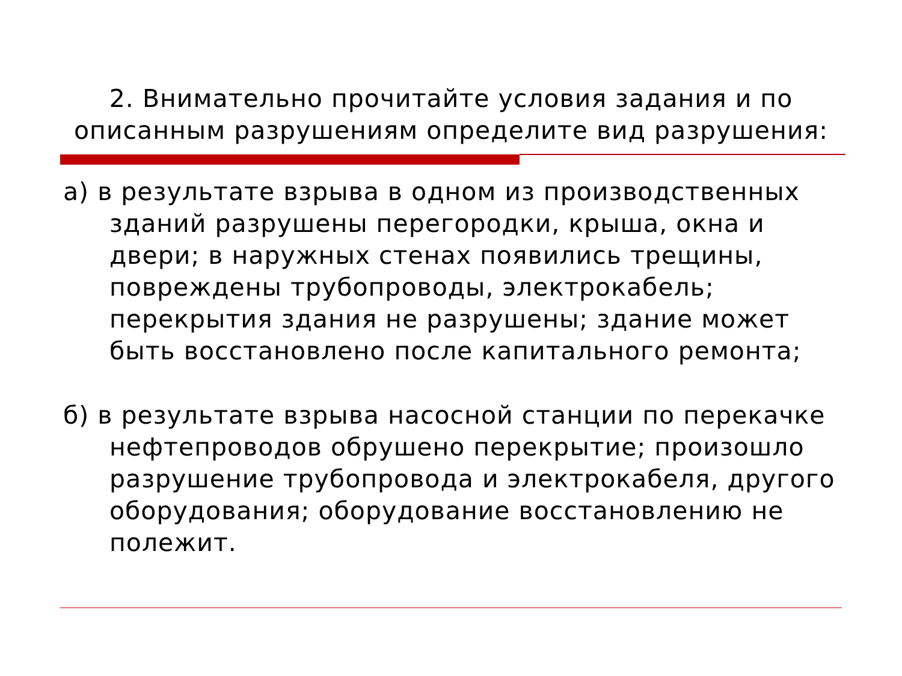2. Внимательно прочитайте условия задания и по
описанным разрушениям определите вид разрушения:
а) в результате взрыва в одном из производственных зданий разрушены перегородки, крыша, окна и двери; в наружных стенах появились трещины, повреждены трубопроводы, электрокабель; перекрытия здания не разрушены; здание может быть восстановлено после капитального ремонта;
б) в результате взрыва насосной станции по перекачке нефтепроводов обрушено перекрытие; произошло разрушение трубопровода и электрокабеля, другого оборудования; оборудование восстановлению не полежит.